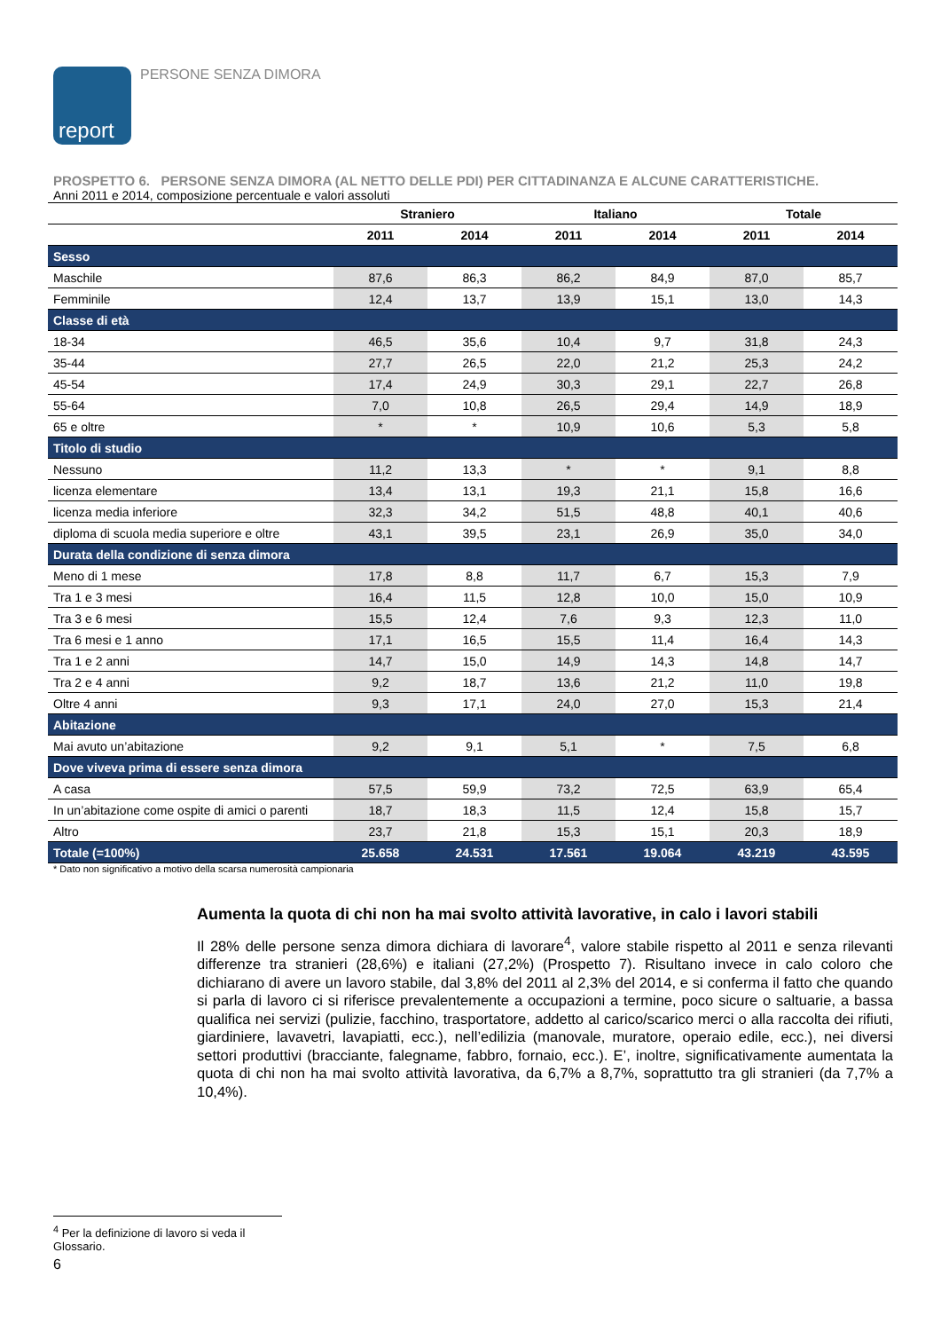report
PERSONE SENZA DIMORA
PROSPETTO 6. PERSONE SENZA DIMORA (AL NETTO DELLE PDI) PER CITTADINANZA E ALCUNE CARATTERISTICHE.
Anni 2011 e 2014, composizione percentuale e valori assoluti
| | Straniero | | Italiano | | Totale | |
| --- | --- | --- | --- | --- | --- | --- |
| | 2011 | 2014 | 2011 | 2014 | 2011 | 2014 |
| Sesso | | | | | | |
| Maschile | 87,6 | 86,3 | 86,2 | 84,9 | 87,0 | 85,7 |
| Femminile | 12,4 | 13,7 | 13,9 | 15,1 | 13,0 | 14,3 |
| Classe di età | | | | | | |
| 18-34 | 46,5 | 35,6 | 10,4 | 9,7 | 31,8 | 24,3 |
| 35-44 | 27,7 | 26,5 | 22,0 | 21,2 | 25,3 | 24,2 |
| 45-54 | 17,4 | 24,9 | 30,3 | 29,1 | 22,7 | 26,8 |
| 55-64 | 7,0 | 10,8 | 26,5 | 29,4 | 14,9 | 18,9 |
| 65 e oltre | * | * | 10,9 | 10,6 | 5,3 | 5,8 |
| Titolo di studio | | | | | | |
| Nessuno | 11,2 | 13,3 | * | * | 9,1 | 8,8 |
| licenza elementare | 13,4 | 13,1 | 19,3 | 21,1 | 15,8 | 16,6 |
| licenza media inferiore | 32,3 | 34,2 | 51,5 | 48,8 | 40,1 | 40,6 |
| diploma di scuola media superiore e oltre | 43,1 | 39,5 | 23,1 | 26,9 | 35,0 | 34,0 |
| Durata della condizione di senza dimora | | | | | | |
| Meno di 1 mese | 17,8 | 8,8 | 11,7 | 6,7 | 15,3 | 7,9 |
| Tra 1 e 3 mesi | 16,4 | 11,5 | 12,8 | 10,0 | 15,0 | 10,9 |
| Tra 3 e 6 mesi | 15,5 | 12,4 | 7,6 | 9,3 | 12,3 | 11,0 |
| Tra 6 mesi e 1 anno | 17,1 | 16,5 | 15,5 | 11,4 | 16,4 | 14,3 |
| Tra 1 e 2 anni | 14,7 | 15,0 | 14,9 | 14,3 | 14,8 | 14,7 |
| Tra 2 e 4 anni | 9,2 | 18,7 | 13,6 | 21,2 | 11,0 | 19,8 |
| Oltre 4 anni | 9,3 | 17,1 | 24,0 | 27,0 | 15,3 | 21,4 |
| Abitazione | | | | | | |
| Mai avuto un’abitazione | 9,2 | 9,1 | 5,1 | * | 7,5 | 6,8 |
| Dove viveva prima di essere senza dimora | | | | | | |
| A casa | 57,5 | 59,9 | 73,2 | 72,5 | 63,9 | 65,4 |
| In un’abitazione come ospite di amici o parenti | 18,7 | 18,3 | 11,5 | 12,4 | 15,8 | 15,7 |
| Altro | 23,7 | 21,8 | 15,3 | 15,1 | 20,3 | 18,9 |
| Totale (=100%) | 25.658 | 24.531 | 17.561 | 19.064 | 43.219 | 43.595 |
* Dato non significativo a motivo della scarsa numerosità campionaria
Aumenta la quota di chi non ha mai svolto attività lavorative, in calo i lavori stabili
Il 28% delle persone senza dimora dichiara di lavorare<sup>4</sup>, valore stabile rispetto al 2011 e senza rilevanti differenze tra stranieri (28,6%) e italiani (27,2%) (Prospetto 7). Risultano invece in calo coloro che dichiarano di avere un lavoro stabile, dal 3,8% del 2011 al 2,3% del 2014, e si conferma il fatto che quando si parla di lavoro ci si riferisce prevalentemente a occupazioni a termine, poco sicure o saltuarie, a bassa qualifica nei servizi (pulizie, facchino, trasportatore, addetto al carico/scarico merci o alla raccolta dei rifiuti, giardiniere, lavavetri, lavapiatti, ecc.), nell’edilizia (manovale, muratore, operaio edile, ecc.), nei diversi settori produttivi (bracciante, falegname, fabbro, fornaio, ecc.). E’, inoltre, significativamente aumentata la quota di chi non ha mai svolto attività lavorativa, da 6,7% a 8,7%, soprattutto tra gli stranieri (da 7,7% a 10,4%).
<sup>4</sup> Per la definizione di lavoro si veda il Glossario.
6